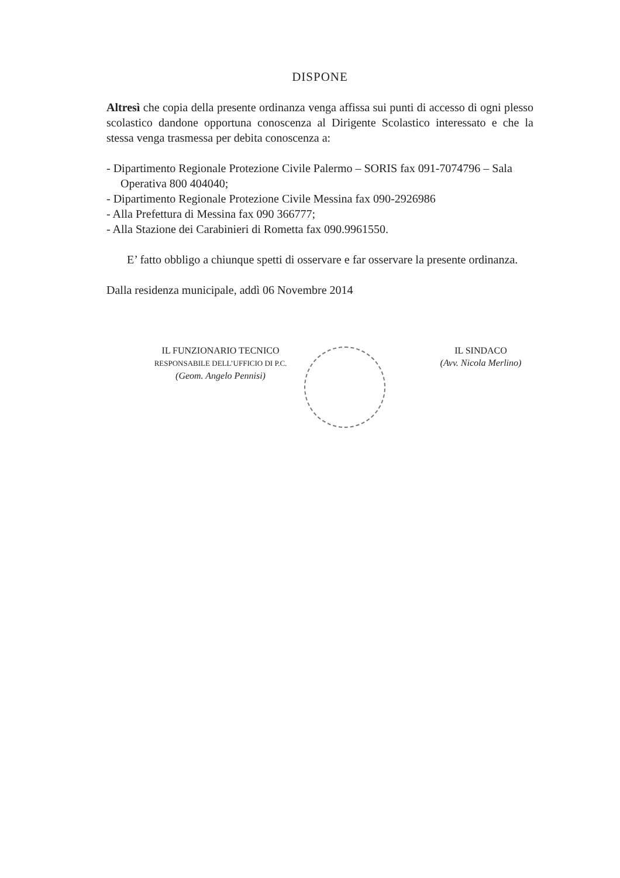DISPONE
Altresì che copia della presente ordinanza venga affissa sui punti di accesso di ogni plesso scolastico dandone opportuna conoscenza al Dirigente Scolastico interessato e che la stessa venga trasmessa per debita conoscenza a:
- Dipartimento Regionale Protezione Civile Palermo – SORIS fax 091-7074796 – Sala Operativa 800 404040;
- Dipartimento Regionale Protezione Civile Messina fax 090-2926986
- Alla Prefettura di Messina fax 090 366777;
- Alla Stazione dei Carabinieri di Rometta fax 090.9961550.
E’ fatto obbligo a chiunque spetti di osservare e far osservare la presente ordinanza.
Dalla residenza municipale, addì 06 Novembre 2014
IL FUNZIONARIO TECNICO
RESPONSABILE DELL’UFFICIO DI P.C.
(Geom. Angelo Pennisi)
IL SINDACO
(Avv. Nicola Merlino)